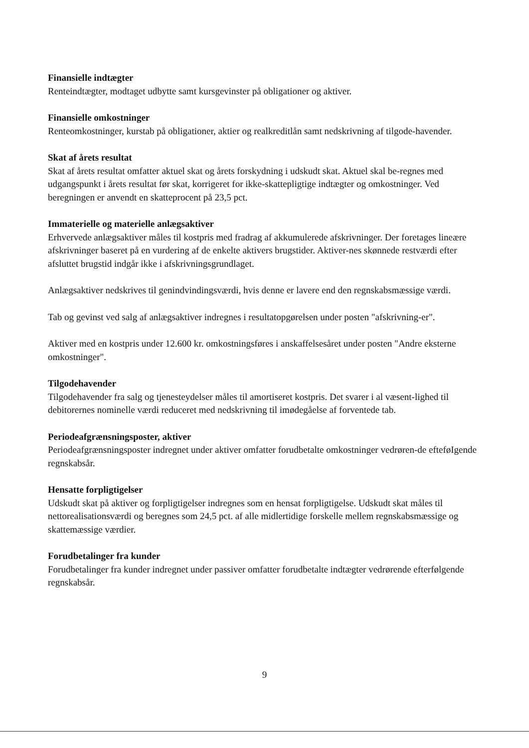Finansielle indtægter
Renteindtægter, modtaget udbytte samt kursgevinster på obligationer og aktiver.
Finansielle omkostninger
Renteomkostninger, kurstab på obligationer, aktier og realkreditlån samt nedskrivning af tilgode-havender.
Skat af årets resultat
Skat af årets resultat omfatter aktuel skat og årets forskydning i udskudt skat. Aktuel skal be-regnes med udgangspunkt i årets resultat før skat, korrigeret for ikke-skattepligtige indtægter og omkostninger. Ved beregningen er anvendt en skatteprocent på 23,5 pct.
Immaterielle og materielle anlægsaktiver
Erhvervede anlægsaktiver måles til kostpris med fradrag af akkumulerede afskrivninger. Der foretages lineære afskrivninger baseret på en vurdering af de enkelte aktivers brugstider. Aktiver-nes skønnede restværdi efter afsluttet brugstid indgår ikke i afskrivningsgrundlaget.
Anlægsaktiver nedskrives til genindvindingsværdi, hvis denne er lavere end den regnskabsmæssige værdi.
Tab og gevinst ved salg af anlægsaktiver indregnes i resultatopgørelsen under posten "afskrivning-er".
Aktiver med en kostpris under 12.600 kr. omkostningsføres i anskaffelsesåret under posten "Andre eksterne omkostninger".
Tilgodehavender
Tilgodehavender fra salg og tjenesteydelser måles til amortiseret kostpris. Det svarer i al væsent-lighed til debitorernes nominelle værdi reduceret med nedskrivning til imødegåelse af forventede tab.
Periodeafgrænsningsposter, aktiver
Periodeafgrænsningsposter indregnet under aktiver omfatter forudbetalte omkostninger vedrøren-de efteføIgende regnskabsår.
Hensatte forpligtigelser
Udskudt skat på aktiver og forpligtigelser indregnes som en hensat forpligtigelse. Udskudt skat måles til nettorealisationsværdi og beregnes som 24,5 pct. af alle midlertidige forskelle mellem regnskabsmæssige og skattemæssige værdier.
Forudbetalinger fra kunder
Forudbetalinger fra kunder indregnet under passiver omfatter forudbetalte indtægter vedrørende efterfølgende regnskabsår.
9